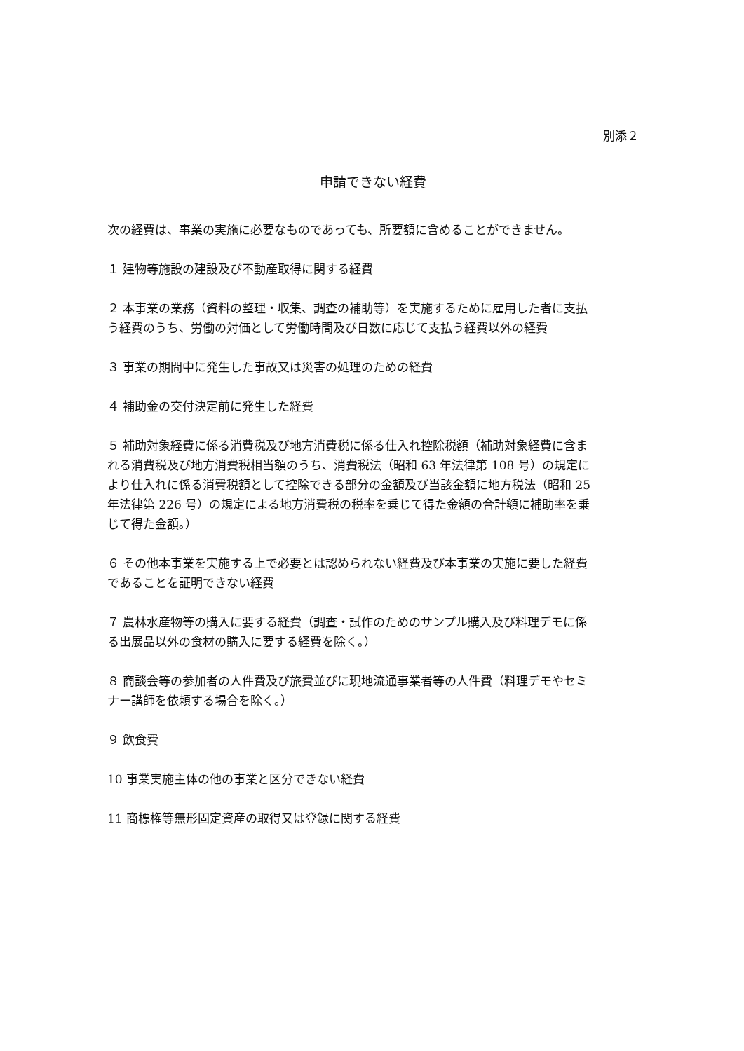別添２
申請できない経費
次の経費は、事業の実施に必要なものであっても、所要額に含めることができません。
１ 建物等施設の建設及び不動産取得に関する経費
２ 本事業の業務（資料の整理・収集、調査の補助等）を実施するために雇用した者に支払う経費のうち、労働の対価として労働時間及び日数に応じて支払う経費以外の経費
３ 事業の期間中に発生した事故又は災害の処理のための経費
４ 補助金の交付決定前に発生した経費
５ 補助対象経費に係る消費税及び地方消費税に係る仕入れ控除税額（補助対象経費に含まれる消費税及び地方消費税相当額のうち、消費税法（昭和 63 年法律第 108 号）の規定により仕入れに係る消費税額として控除できる部分の金額及び当該金額に地方税法（昭和 25 年法律第 226 号）の規定による地方消費税の税率を乗じて得た金額の合計額に補助率を乗じて得た金額。）
６ その他本事業を実施する上で必要とは認められない経費及び本事業の実施に要した経費であることを証明できない経費
７ 農林水産物等の購入に要する経費（調査・試作のためのサンプル購入及び料理デモに係る出展品以外の食材の購入に要する経費を除く。）
８ 商談会等の参加者の人件費及び旅費並びに現地流通事業者等の人件費（料理デモやセミナー講師を依頼する場合を除く。）
９ 飲食費
10 事業実施主体の他の事業と区分できない経費
11 商標権等無形固定資産の取得又は登録に関する経費